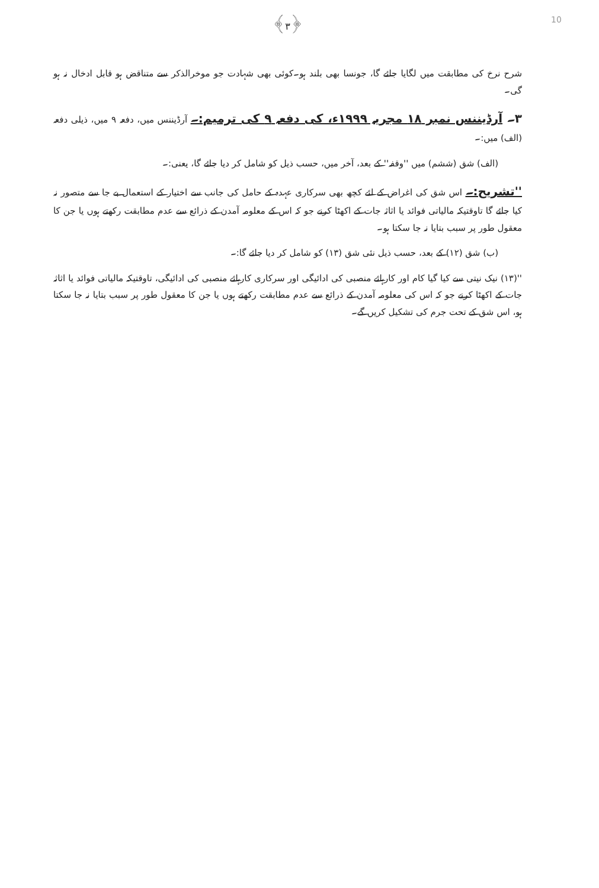10
﴿۳﴾
شرح نرخ کی مطابقت میں لگایا جائے گا، جونسا بھی بلند ہو۔کوئی بھی شہادت جو موخرالذکر سے متناقض ہو قابل ادخال نہ ہو گی۔
۳۔ آرڈیننس نمبر ۱۸ مجریہ ۱۹۹۹ء، کی دفعہ ۹ کی ترمیم:۔ آرڈیننس میں، دفعہ ۹ میں، ذیلی دفعہ (الف) میں:۔
(الف) شق (ششم) میں ''وقفہ'' کے بعد، آخر میں، حسب ذیل کو شامل کر دیا جائے گا، یعنی:۔
''تشریح:۔ اس شق کی اغراض کے لئے کچھ بھی سرکاری عہدہ کے حامل کی جانب سے اختیار کے استعمال بے جا سے متصور نہ کیا جائے گا تاوقتیکہ مالیاتی فوائد یا اثاثہ جات کے اکھٹا کرنے جو کہ اس کے معلومہ آمدن کے ذرائع سے عدم مطابقت رکھتے ہوں یا جن کا معقول طور پر سبب بتایا نہ جا سکتا ہو۔
(ب) شق (۱۲) کے بعد، حسب ذیل نئی شق (۱۳) کو شامل کر دیا جائے گا:۔
''(۱۳) نیک نیتی سے کیا گیا کام اور کارہائے منصبی کی ادائیگی اور سرکاری کارہائے منصبی کی ادائیگی، تاوقتیکہ مالیاتی فوائد یا اثاثہ جات کے اکھٹا کرنے جو کہ اس کی معلومہ آمدن کے ذرائع سے عدم مطابقت رکھتے ہوں یا جن کا معقول طور پر سبب بتایا نہ جا سکتا ہو، اس شق کے تحت جرم کی تشکیل کریں گے۔